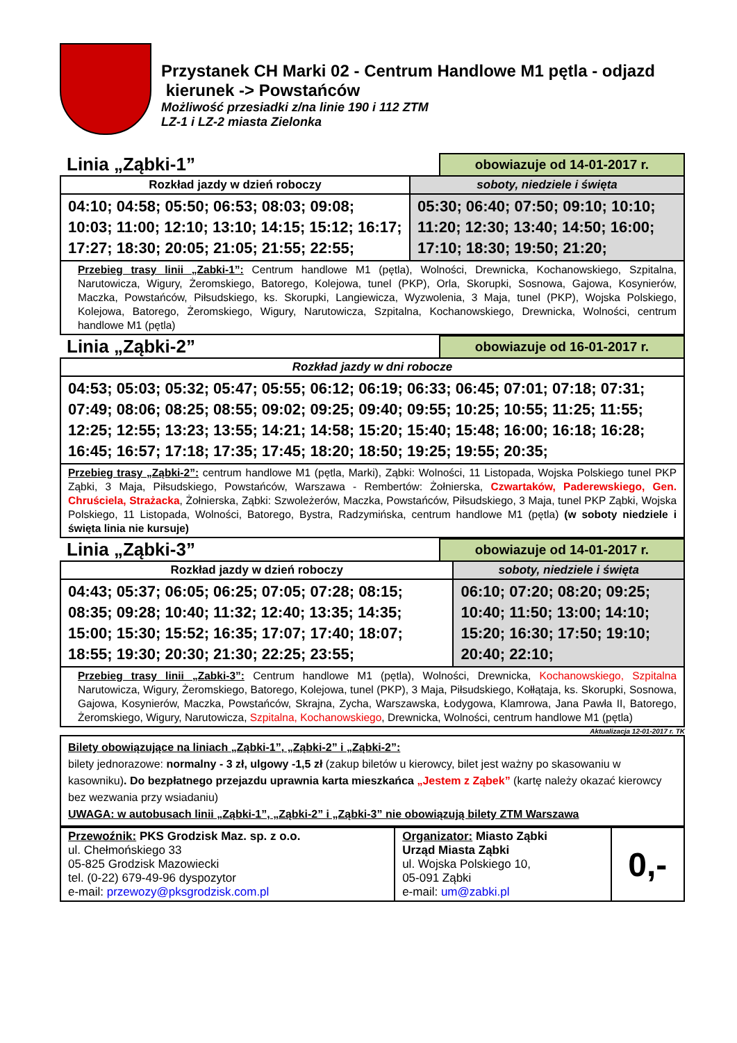Przystanek CH Marki 02 - Centrum Handlowe M1 pętla - odjazd
kierunek -> Powstańców
Możliwość przesiadki z/na linie 190 i 112 ZTM
LZ-1 i LZ-2 miasta Zielonka
Linia „Ząbki-1”
obowiazuje od 14-01-2017 r.
| Rozkład jazdy w dzień roboczy | soboty, niedziele i święta |
| --- | --- |
| 04:10; 04:58; 05:50; 06:53; 08:03; 09:08; 10:03; 11:00; 12:10; 13:10; 14:15; 15:12; 16:17; 17:27; 18:30; 20:05; 21:05; 21:55; 22:55; | 05:30; 06:40; 07:50; 09:10; 10:10; 11:20; 12:30; 13:40; 14:50; 16:00; 17:10; 18:30; 19:50; 21:20; |
| Przebieg trasy linii „Zabki-1”: Centrum handlowe M1 (pętla), Wolności, Drewnicka, Kochanowskiego, Szpitalna, Narutowicza, Wigury, Żeromskiego, Batorego, Kolejowa, tunel (PKP), Orla, Skorupki, Sosnowa, Gajowa, Kosynierów, Maczka, Powstańców, Piłsudskiego, ks. Skorupki, Langiewicza, Wyzwolenia, 3 Maja, tunel (PKP), Wojska Polskiego, Kolejowa, Batorego, Żeromskiego, Wigury, Narutowicza, Szpitalna, Kochanowskiego, Drewnicka, Wolności, centrum handlowe M1 (pętla) | |
Linia „Ząbki-2”
obowiazuje od 16-01-2017 r.
| Rozkład jazdy w dni robocze |
| --- |
| 04:53; 05:03; 05:32; 05:47; 05:55; 06:12; 06:19; 06:33; 06:45; 07:01; 07:18; 07:31; 07:49; 08:06; 08:25; 08:55; 09:02; 09:25; 09:40; 09:55; 10:25; 10:55; 11:25; 11:55; 12:25; 12:55; 13:23; 13:55; 14:21; 14:58; 15:20; 15:40; 15:48; 16:00; 16:18; 16:28; 16:45; 16:57; 17:18; 17:35; 17:45; 18:20; 18:50; 19:25; 19:55; 20:35; |
| Przebieg trasy „Ząbki-2”: centrum handlowe M1 (pętla, Marki), Ząbki: Wolności, 11 Listopada, Wojska Polskiego tunel PKP Ząbki, 3 Maja, Piłsudskiego, Powstańców, Warszawa - Rembertów: Żołnierska, Czwartaków, Paderewskiego, Gen. Chruściela, Strażacka , Żołnierska, Ząbki: Szwoleżerów, Maczka, Powstańców, Piłsudskiego, 3 Maja, tunel PKP Ząbki, Wojska Polskiego, 11 Listopada, Wolności, Batorego, Bystra, Radzymińska, centrum handlowe M1 (pętla) (w soboty niedziele i święta linia nie kursuje) |
Linia „Ząbki-3”
obowiazuje od 14-01-2017 r.
| Rozkład jazdy w dzień roboczy | soboty, niedziele i święta |
| --- | --- |
| 04:43; 05:37; 06:05; 06:25; 07:05; 07:28; 08:15; 08:35; 09:28; 10:40; 11:32; 12:40; 13:35; 14:35; 15:00; 15:30; 15:52; 16:35; 17:07; 17:40; 18:07; 18:55; 19:30; 20:30; 21:30; 22:25; 23:55; | 06:10; 07:20; 08:20; 09:25; 10:40; 11:50; 13:00; 14:10; 15:20; 16:30; 17:50; 19:10; 20:40; 22:10; |
| Przebieg trasy linii „Zabki-3”: Centrum handlowe M1 (pętla), Wolności, Drewnicka, Kochanowskiego, Szpitalna Narutowicza, Wigury, Żeromskiego, Batorego, Kolejowa, tunel (PKP), 3 Maja, Piłsudskiego, Kołłątaja, ks. Skorupki, Sosnowa, Gajowa, Kosynierów, Maczka, Powstańców, Skrajna, Zycha, Warszawska, Łodygowa, Klamrowa, Jana Pawła II, Batorego, Żeromskiego, Wigury, Narutowicza, Szpitalna, Kochanowskiego , Drewnicka, Wolności, centrum handlowe M1 (pętla) | |
Aktualizacja 12-01-2017 r. TK
Bilety obowiązujące na liniach „Ząbki-1”, „Ząbki-2” i „Ząbki-2”:
bilety jednorazowe: normalny - 3 zł, ulgowy -1,5 zł (zakup biletów u kierowcy, bilet jest ważny po skasowaniu w kasowniku). Do bezpłatnego przejazdu uprawnia karta mieszkańca „Jestem z Ząbek” (kartę należy okazać kierowcy bez wezwania przy wsiadaniu)
UWAGA: w autobusach linii „Ząbki-1”, „Ząbki-2” i „Ząbki-3” nie obowiązują bilety ZTM Warszawa
| Przewoźnik: PKS Grodzisk Maz. sp. z o.o. ul. Chełmońskiego 33 05-825 Grodzisk Mazowiecki tel. (0-22) 679-49-96 dyspozytor e-mail: przewozy@pksgrodzisk.com.pl | Organizator: Miasto Ząbki Urząd Miasta Ząbki ul. Wojska Polskiego 10, 05-091 Ząbki e-mail: um@zabki.pl | 0,- |